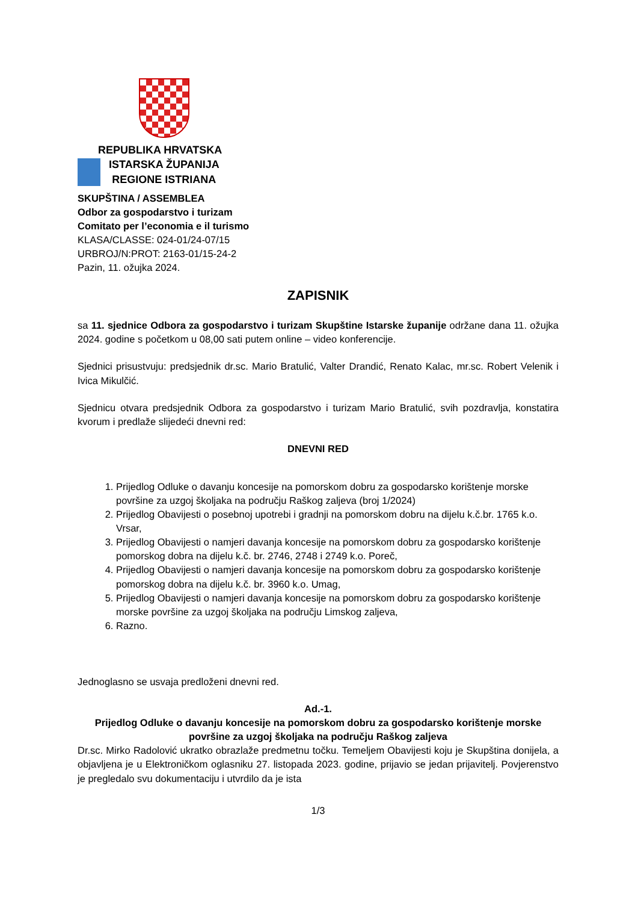REPUBLIKA HRVATSKA
ISTARSKA ŽUPANIJA
REGIONE ISTRIANA
SKUPŠTINA / ASSEMBLEA
Odbor za gospodarstvo i turizam
Comitato per l’economia e il turismo
KLASA/CLASSE: 024-01/24-07/15
URBROJ/N:PROT: 2163-01/15-24-2
Pazin, 11. ožujka 2024.
ZAPISNIK
sa 11. sjednice Odbora za gospodarstvo i turizam Skupštine Istarske županije održane dana 11. ožujka 2024. godine s početkom u 08,00 sati putem online – video konferencije.
Sjednici prisustvuju: predsjednik dr.sc. Mario Bratulić, Valter Drandić, Renato Kalac, mr.sc. Robert Velenik i Ivica Mikulčić.
Sjednicu otvara predsjednik Odbora za gospodarstvo i turizam Mario Bratulić, svih pozdravlja, konstatira kvorum i predlaže slijedeći dnevni red:
DNEVNI RED
1. Prijedlog Odluke o davanju koncesije na pomorskom dobru za gospodarsko korištenje morske površine za uzgoj školjaka na području Raškog zaljeva (broj 1/2024)
2. Prijedlog Obavijesti o posebnoj upotrebi i gradnji na pomorskom dobru na dijelu k.č.br. 1765 k.o. Vrsar,
3. Prijedlog Obavijesti o namjeri davanja koncesije na pomorskom dobru za gospodarsko korištenje pomorskog dobra na dijelu k.č. br. 2746, 2748 i 2749 k.o. Poreč,
4. Prijedlog Obavijesti o namjeri davanja koncesije na pomorskom dobru za gospodarsko korištenje pomorskog dobra na dijelu k.č. br. 3960 k.o. Umag,
5. Prijedlog Obavijesti o namjeri davanja koncesije na pomorskom dobru za gospodarsko korištenje morske površine za uzgoj školjaka na području Limskog zaljeva,
6. Razno.
Jednoglasno se usvaja predloženi dnevni red.
Ad.-1.
Prijedlog Odluke o davanju koncesije na pomorskom dobru za gospodarsko korištenje morske površine za uzgoj školjaka na području Raškog zaljeva
Dr.sc. Mirko Radolović ukratko obrazlaže predmetnu točku. Temeljem Obavijesti koju je Skupština donijela, a objavljena je u Elektroničkom oglasniku 27. listopada 2023. godine, prijavio se jedan prijavitelj. Povjerenstvo je pregledalo svu dokumentaciju i utvrdilo da je ista
1/3